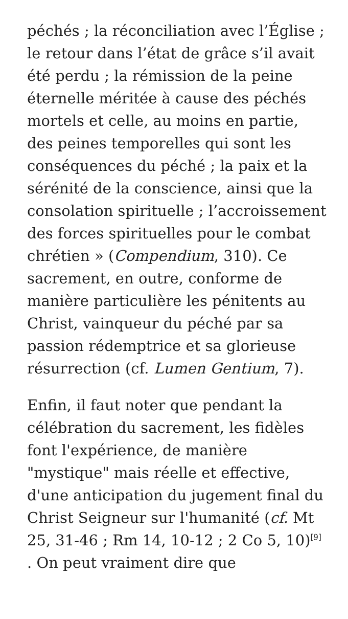péchés ; la réconciliation avec l’Église ; le retour dans l’état de grâce s’il avait été perdu ; la rémission de la peine éternelle méritée à cause des péchés mortels et celle, au moins en partie, des peines temporelles qui sont les conséquences du péché ; la paix et la sérénité de la conscience, ainsi que la consolation spirituelle ; l’accroissement des forces spirituelles pour le combat chrétien » (Compendium, 310). Ce sacrement, en outre, conforme de manière particulière les pénitents au Christ, vainqueur du péché par sa passion rédemptrice et sa glorieuse résurrection (cf. Lumen Gentium, 7).
Enfin, il faut noter que pendant la célébration du sacrement, les fidèles font l'expérience, de manière "mystique" mais réelle et effective, d'une anticipation du jugement final du Christ Seigneur sur l'humanité (cf. Mt 25, 31-46 ; Rm 14, 10-12 ; 2 Co 5, 10)<sup>[9]</sup> . On peut vraiment dire que